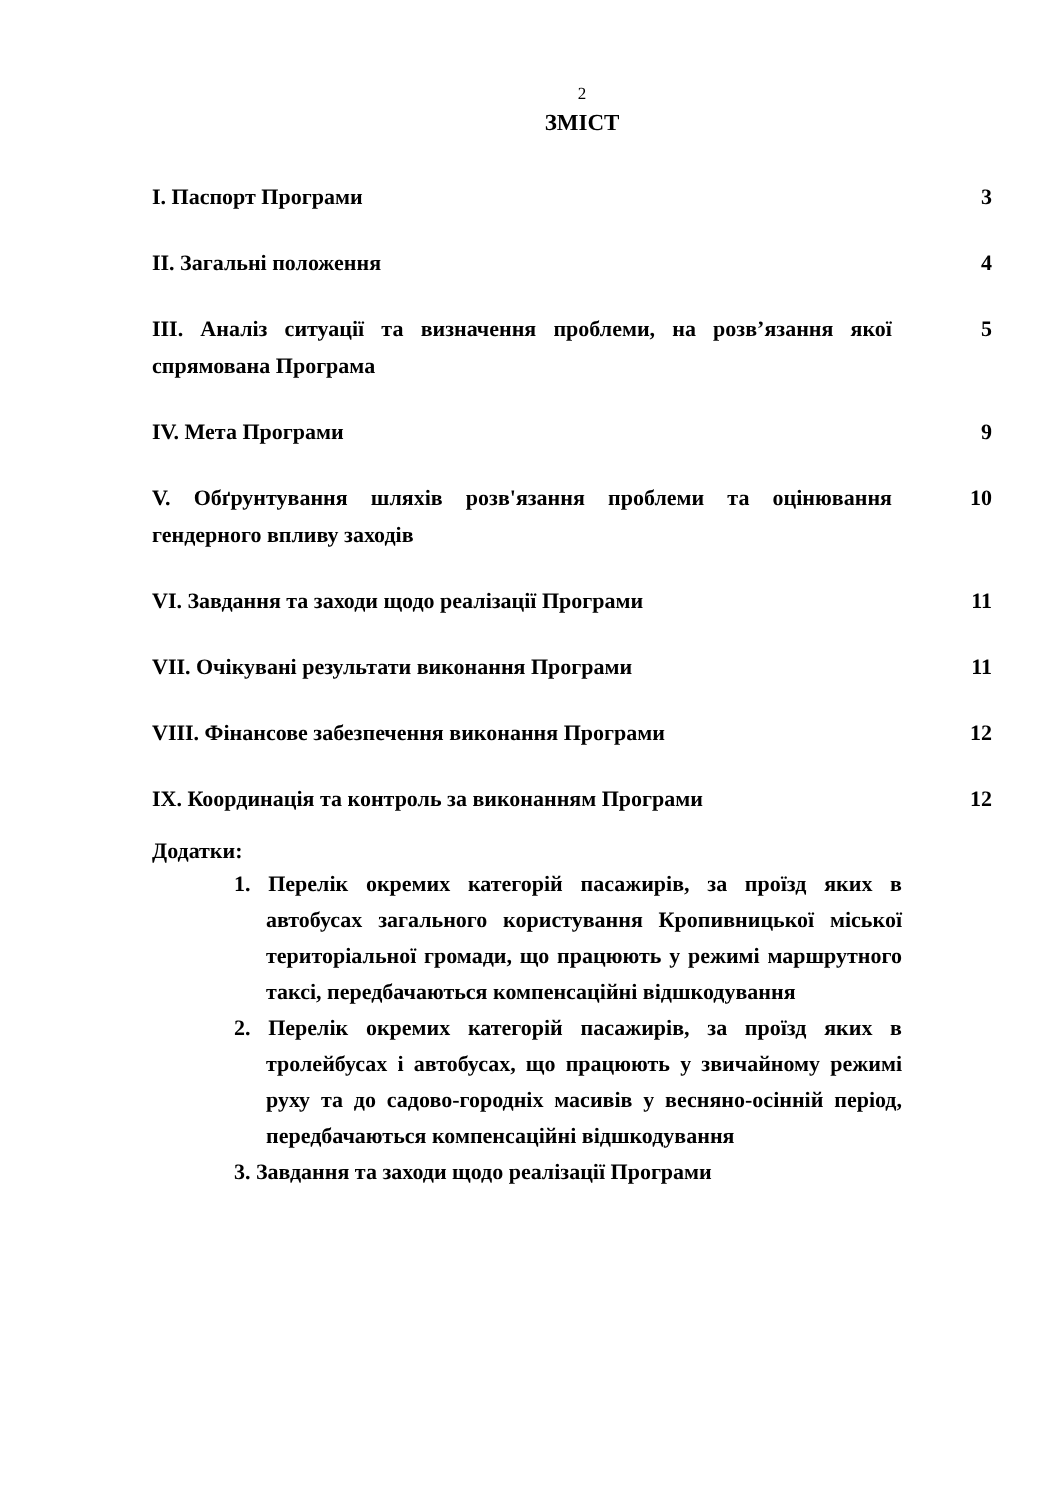2
ЗМІСТ
| I. Паспорт Програми | 3 |
| II. Загальні положення | 4 |
| III. Аналіз ситуації та визначення проблеми, на розв’язання якої спрямована Програма | 5 |
| IV. Мета Програми | 9 |
| V. Обґрунтування шляхів розв'язання проблеми та оцінювання гендерного впливу заходів | 10 |
| VI. Завдання та заходи щодо реалізації Програми | 11 |
| VII. Очікувані результати виконання Програми | 11 |
| VIII. Фінансове забезпечення виконання Програми | 12 |
| IX. Координація та контроль за виконанням Програми | 12 |
Додатки:
1. Перелік окремих категорій пасажирів, за проїзд яких в автобусах загального користування Кропивницької міської територіальної громади, що працюють у режимі маршрутного таксі, передбачаються компенсаційні відшкодування
2. Перелік окремих категорій пасажирів, за проїзд яких в тролейбусах і автобусах, що працюють у звичайному режимі руху та до садово-городніх масивів у весняно-осінній період, передбачаються компенсаційні відшкодування
3. Завдання та заходи щодо реалізації Програми